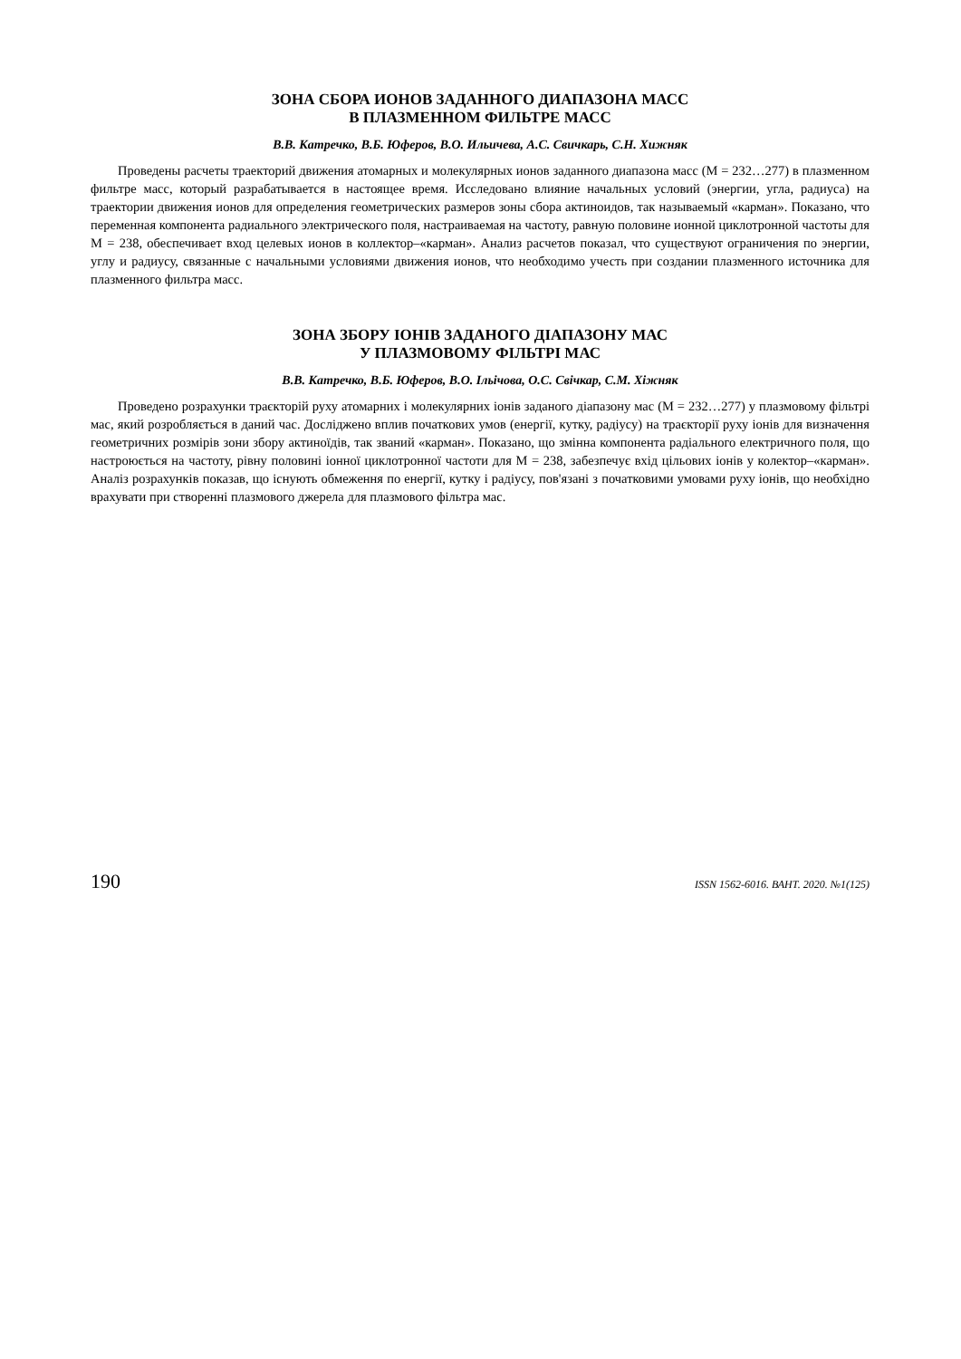ЗОНА СБОРА ИОНОВ ЗАДАННОГО ДИАПАЗОНА МАСС
В ПЛАЗМЕННОМ ФИЛЬТРЕ МАСС
В.В. Катречко, В.Б. Юферов, В.О. Ильичева, А.С. Свичкарь, С.Н. Хижняк
Проведены расчеты траекторий движения атомарных и молекулярных ионов заданного диапазона масс (М = 232…277) в плазменном фильтре масс, который разрабатывается в настоящее время. Исследовано влияние начальных условий (энергии, угла, радиуса) на траектории движения ионов для определения геометрических размеров зоны сбора актиноидов, так называемый «карман». Показано, что переменная компонента радиального электрического поля, настраиваемая на частоту, равную половине ионной циклотронной частоты для М = 238, обеспечивает вход целевых ионов в коллектор–«карман». Анализ расчетов показал, что существуют ограничения по энергии, углу и радиусу, связанные с начальными условиями движения ионов, что необходимо учесть при создании плазменного источника для плазменного фильтра масс.
ЗОНА ЗБОРУ ІОНІВ ЗАДАНОГО ДІАПАЗОНУ МАС
У ПЛАЗМОВОМУ ФІЛЬТРІ МАС
В.В. Катречко, В.Б. Юферов, В.О. Ільічова, О.С. Свічкар, С.М. Хіжняк
Проведено розрахунки траєкторій руху атомарних і молекулярних іонів заданого діапазону мас (М = 232…277) у плазмовому фільтрі мас, який розробляється в даний час. Досліджено вплив початкових умов (енергії, кутку, радіусу) на траєкторії руху іонів для визначення геометричних розмірів зони збору актиноїдів, так званий «карман». Показано, що змінна компонента радіального електричного поля, що настроюється на частоту, рівну половині іонної циклотронної частоти для М = 238, забезпечує вхід цільових іонів у колектор–«карман». Аналіз розрахунків показав, що існують обмеження по енергії, кутку і радіусу, пов'язані з початковими умовами руху іонів, що необхідно врахувати при створенні плазмового джерела для плазмового фільтра мас.
190 ISSN 1562-6016. ВАНТ. 2020. №1(125)